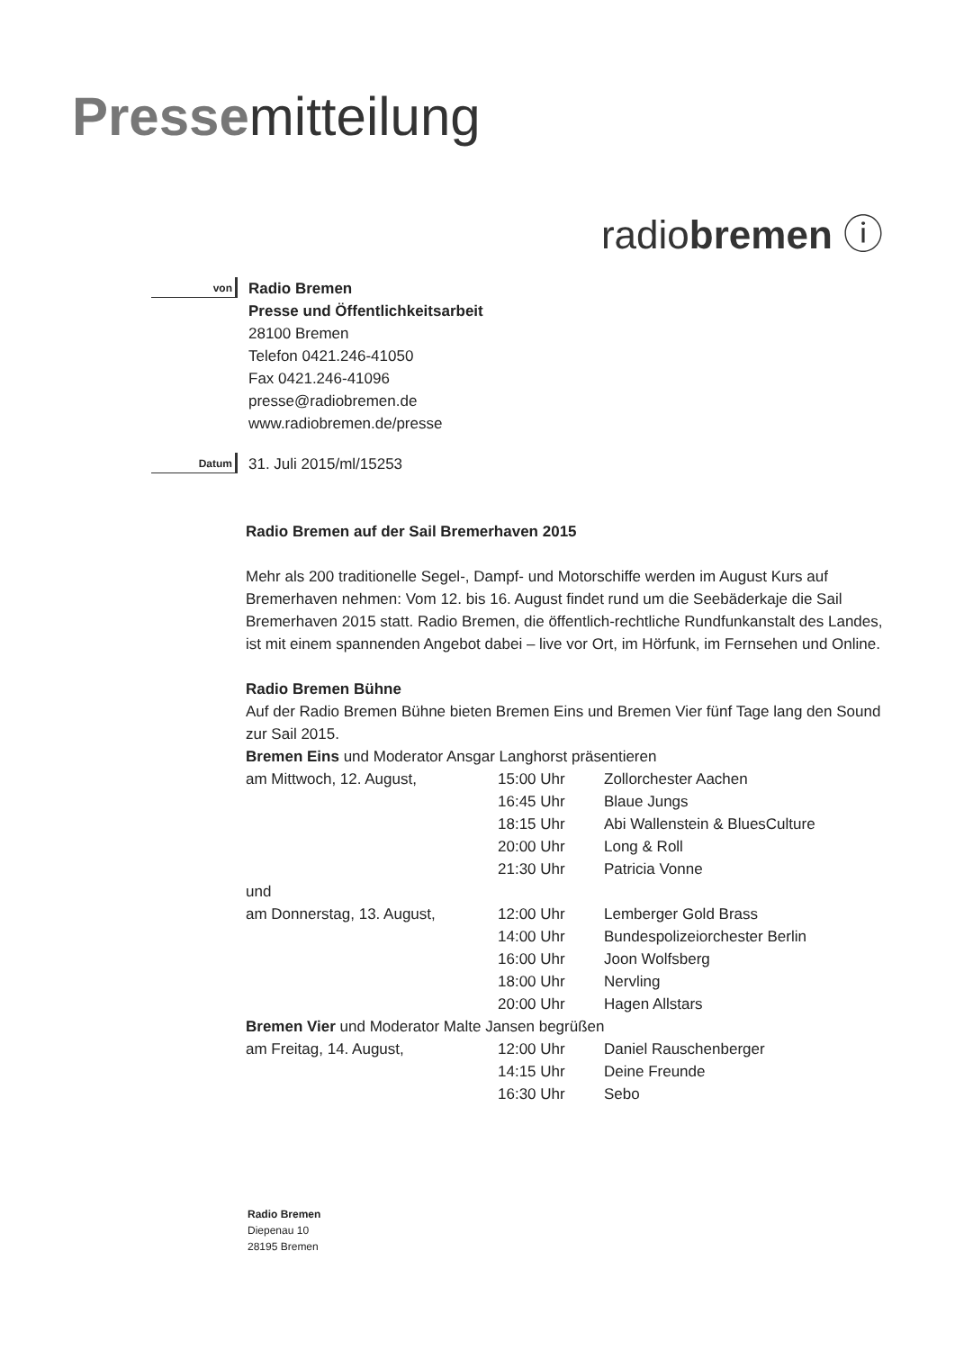Pressemitteilung
radiobremen ⓘ
von
Radio Bremen
Presse und Öffentlichkeitsarbeit
28100 Bremen
Telefon 0421.246-41050
Fax 0421.246-41096
presse@radiobremen.de
www.radiobremen.de/presse
Datum
31. Juli 2015/ml/15253
Radio Bremen auf der Sail Bremerhaven 2015
Mehr als 200 traditionelle Segel-, Dampf- und Motorschiffe werden im August Kurs auf Bremerhaven nehmen: Vom 12. bis 16. August findet rund um die Seebäderkaje die Sail Bremerhaven 2015 statt. Radio Bremen, die öffentlich-rechtliche Rundfunkanstalt des Landes, ist mit einem spannenden Angebot dabei – live vor Ort, im Hörfunk, im Fernsehen und Online.
Radio Bremen Bühne
Auf der Radio Bremen Bühne bieten Bremen Eins und Bremen Vier fünf Tage lang den Sound zur Sail 2015.
Bremen Eins und Moderator Ansgar Langhorst präsentieren
| am Mittwoch, 12. August, | 15:00 Uhr | Zollorchester Aachen |
| | 16:45 Uhr | Blaue Jungs |
| | 18:15 Uhr | Abi Wallenstein & BluesCulture |
| | 20:00 Uhr | Long & Roll |
| | 21:30 Uhr | Patricia Vonne |
| und | | |
| am Donnerstag, 13. August, | 12:00 Uhr | Lemberger Gold Brass |
| | 14:00 Uhr | Bundespolizeiorchester Berlin |
| | 16:00 Uhr | Joon Wolfsberg |
| | 18:00 Uhr | Nervling |
| | 20:00 Uhr | Hagen Allstars |
| Bremen Vier und Moderator Malte Jansen begrüßen | | |
| am Freitag, 14. August, | 12:00 Uhr | Daniel Rauschenberger |
| | 14:15 Uhr | Deine Freunde |
| | 16:30 Uhr | Sebo |
Radio Bremen
Diepenau 10
28195 Bremen